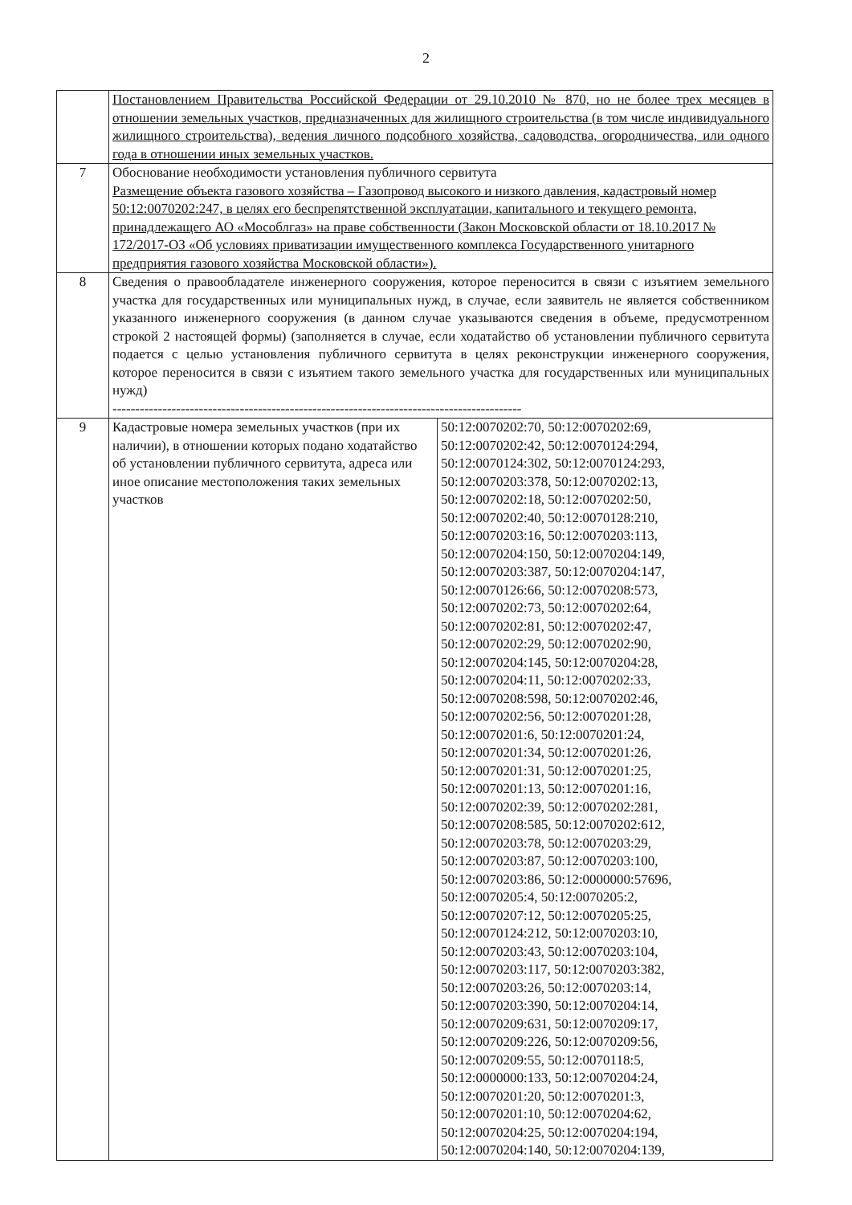2
| | Постановлением Правительства Российской Федерации от 29.10.2010 № 870, но не более трех месяцев в отношении земельных участков, предназначенных для жилищного строительства (в том числе индивидуального жилищного строительства), ведения личного подсобного хозяйства, садоводства, огородничества, или одного года в отношении иных земельных участков. | |
| 7 | Обоснование необходимости установления публичного сервитута Размещение объекта газового хозяйства – Газопровод высокого и низкого давления, кадастровый номер 50:12:0070202:247, в целях его беспрепятственной эксплуатации, капитального и текущего ремонта, принадлежащего АО «Мособлгаз» на праве собственности (Закон Московской области от 18.10.2017 № 172/2017-ОЗ «Об условиях приватизации имущественного комплекса Государственного унитарного предприятия газового хозяйства Московской области»). | |
| 8 | Сведения о правообладателе инженерного сооружения, которое переносится в связи с изъятием земельного участка для государственных или муниципальных нужд, в случае, если заявитель не является собственником указанного инженерного сооружения (в данном случае указываются сведения в объеме, предусмотренном строкой 2 настоящей формы) (заполняется в случае, если ходатайство об установлении публичного сервитута подается с целью установления публичного сервитута в целях реконструкции инженерного сооружения, которое переносится в связи с изъятием такого земельного участка для государственных или муниципальных нужд) ------------------------------------------------------------------------------------------ | |
| 9 | Кадастровые номера земельных участков (при их наличии), в отношении которых подано ходатайство об установлении публичного сервитута, адреса или иное описание местоположения таких земельных участков | 50:12:0070202:70, 50:12:0070202:69, 50:12:0070202:42, 50:12:0070124:294, 50:12:0070124:302, 50:12:0070124:293, 50:12:0070203:378, 50:12:0070202:13, 50:12:0070202:18, 50:12:0070202:50, 50:12:0070202:40, 50:12:0070128:210, 50:12:0070203:16, 50:12:0070203:113, 50:12:0070204:150, 50:12:0070204:149, 50:12:0070203:387, 50:12:0070204:147, 50:12:0070126:66, 50:12:0070208:573, 50:12:0070202:73, 50:12:0070202:64, 50:12:0070202:81, 50:12:0070202:47, 50:12:0070202:29, 50:12:0070202:90, 50:12:0070204:145, 50:12:0070204:28, 50:12:0070204:11, 50:12:0070202:33, 50:12:0070208:598, 50:12:0070202:46, 50:12:0070202:56, 50:12:0070201:28, 50:12:0070201:6, 50:12:0070201:24, 50:12:0070201:34, 50:12:0070201:26, 50:12:0070201:31, 50:12:0070201:25, 50:12:0070201:13, 50:12:0070201:16, 50:12:0070202:39, 50:12:0070202:281, 50:12:0070208:585, 50:12:0070202:612, 50:12:0070203:78, 50:12:0070203:29, 50:12:0070203:87, 50:12:0070203:100, 50:12:0070203:86, 50:12:0000000:57696, 50:12:0070205:4, 50:12:0070205:2, 50:12:0070207:12, 50:12:0070205:25, 50:12:0070124:212, 50:12:0070203:10, 50:12:0070203:43, 50:12:0070203:104, 50:12:0070203:117, 50:12:0070203:382, 50:12:0070203:26, 50:12:0070203:14, 50:12:0070203:390, 50:12:0070204:14, 50:12:0070209:631, 50:12:0070209:17, 50:12:0070209:226, 50:12:0070209:56, 50:12:0070209:55, 50:12:0070118:5, 50:12:0000000:133, 50:12:0070204:24, 50:12:0070201:20, 50:12:0070201:3, 50:12:0070201:10, 50:12:0070204:62, 50:12:0070204:25, 50:12:0070204:194, 50:12:0070204:140, 50:12:0070204:139, |